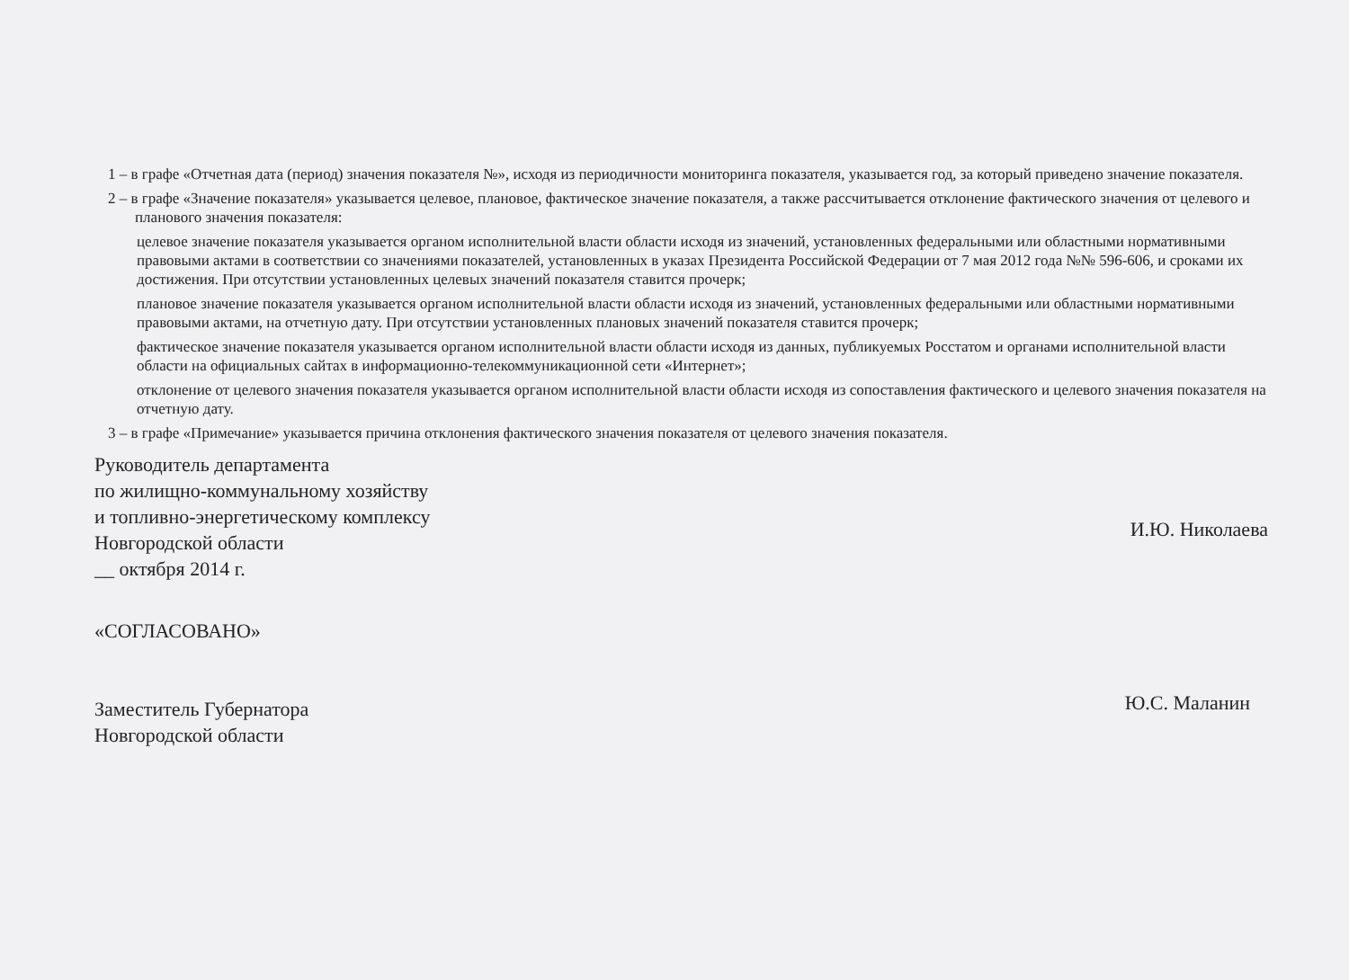1 – в графе «Отчетная дата (период) значения показателя №», исходя из периодичности мониторинга показателя, указывается год, за который приведено значение показателя.
2 – в графе «Значение показателя» указывается целевое, плановое, фактическое значение показателя, а также рассчитывается отклонение фактического значения от целевого и планового значения показателя:
целевое значение показателя указывается органом исполнительной власти области исходя из значений, установленных федеральными или областными нормативными правовыми актами в соответствии со значениями показателей, установленных в указах Президента Российской Федерации от 7 мая 2012 года №№ 596-606, и сроками их достижения. При отсутствии установленных целевых значений показателя ставится прочерк;
плановое значение показателя указывается органом исполнительной власти области исходя из значений, установленных федеральными или областными нормативными правовыми актами, на отчетную дату. При отсутствии установленных плановых значений показателя ставится прочерк;
фактическое значение показателя указывается органом исполнительной власти области исходя из данных, публикуемых Росстатом и органами исполнительной власти области на официальных сайтах в информационно-телекоммуникационной сети «Интернет»;
отклонение от целевого значения показателя указывается органом исполнительной власти области исходя из сопоставления фактического и целевого значения показателя на отчетную дату.
3 – в графе «Примечание» указывается причина отклонения фактического значения показателя от целевого значения показателя.
Руководитель департамента
по жилищно-коммунальному хозяйству
и топливно-энергетическому комплексу
Новгородской области
__ октября 2014 г.
И.Ю. Николаева
«СОГЛАСОВАНО»
Заместитель Губернатора
Новгородской области
Ю.С. Маланин